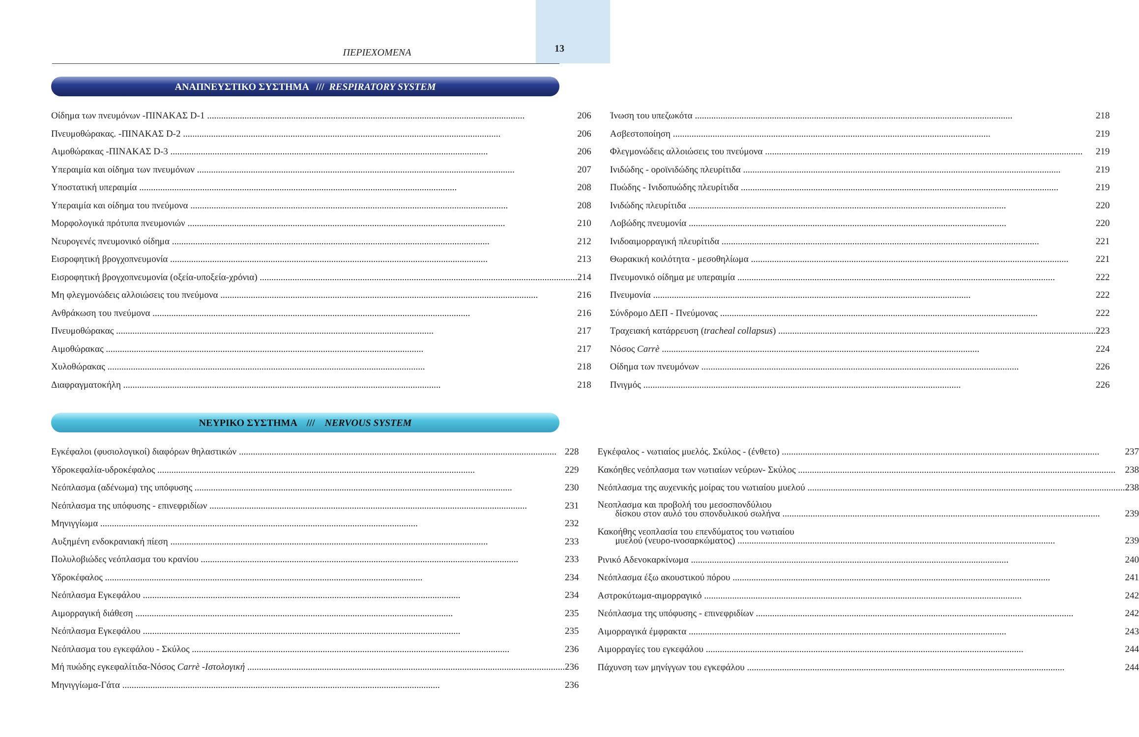ΠΕΡΙΕΧΟΜΕΝΑ 13
ΑΝΑΠΝΕΥΣΤΙΚΟ ΣΥΣΤΗΜΑ /// RESPIRATORY SYSTEM
Οίδημα των πνευμόνων -ΠΙΝΑΚΑΣ D-1 206
Πνευμοθώρακας. -ΠΙΝΑΚΑΣ D-2 206
Αιμοθώρακας -ΠΙΝΑΚΑΣ D-3 206
Υπεραιμία και οίδημα των πνευμόνων 207
Υποστατική υπεραιμία 208
Υπεραιμία και οίδημα του πνεύμονα 208
Μορφολογικά πρότυπα πνευμονιών 210
Νευρογενές πνευμονικό οίδημα 212
Εισροφητική βρογχοπνευμονία 213
Εισροφητική βρογχοπνευμονία (οξεία-υποξεία-χρόνια) 214
Μη φλεγμονώδεις αλλοιώσεις του πνεύμονα 216
Ανθράκωση του πνεύμονα 216
Πνευμοθώρακας 217
Αιμοθώρακας 217
Χυλοθώρακας 218
Διαφραγματοκήλη 218
Ίνωση του υπεζωκότα 218
Ασβεστοποίηση 219
Φλεγμονώδεις αλλοιώσεις του πνεύμονα 219
Ινιδώδης - οροϊνιδώδης πλευρίτιδα 219
Πυώδης - Ινιδοπυώδης πλευρίτιδα 219
Ινιδώδης πλευρίτιδα 220
Λοβώδης πνευμονία 220
Ινιδοαιμορραγική πλευρίτιδα 221
Θωρακική κοιλότητα - μεσοθηλίωμα 221
Πνευμονικό οίδημα με υπεραιμία 222
Πνευμονία 222
Σύνδρομο ΔΕΠ - Πνεύμονας 222
Τραχειακή κατάρρευση (tracheal collapsus) 223
Νόσος Carrè 224
Οίδημα των πνευμόνων 226
Πνιγμός 226
ΝΕΥΡΙΚΟ ΣΥΣΤΗΜΑ /// NERVOUS SYSTEM
Εγκέφαλοι (φυσιολογικοί) διαφόρων θηλαστικών 228
Υδροκεφαλία-υδροκέφαλος 229
Νεόπλασμα (αδένωμα) της υπόφυσης 230
Νεόπλασμα της υπόφυσης - επινεφριδίων 231
Μηνιγγίωμα 232
Αυξημένη ενδοκρανιακή πίεση 233
Πολυλοβιώδες νεόπλασμα του κρανίου 233
Υδροκέφαλος 234
Νεόπλασμα Εγκεφάλου 234
Αιμορραγική διάθεση 235
Νεόπλασμα Εγκεφάλου 235
Νεόπλασμα του εγκεφάλου - Σκύλος 236
Μή πυώδης εγκεφαλίτιδα-Νόσος Carrè -Ιστολογική 236
Μηνιγγίωμα-Γάτα 236
Εγκέφαλος - νωτιαίος μυελός. Σκύλος - (ένθετο) 237
Κακόηθες νεόπλασμα των νωτιαίων νεύρων- Σκύλος 238
Νεόπλασμα της αυχενικής μοίρας του νωτιαίου μυελού 238
Νεοπλασμα και προβολή του μεσοσπονδύλιου
δίσκου στον αυλό του σπονδυλικού σωλήνα 239
Κακοήθης νεοπλασία του επενδύματος του νωτιαίου
μυελού (νευρο-ινοσαρκώματος) 239
Ρινικό Αδενοκαρκίνωμα 240
Νεόπλασμα έξω ακουστικού πόρου 241
Αστροκύτωμα-αιμορραγικό 242
Νεόπλασμα της υπόφυσης - επινεφριδίων 242
Αιμορραγικά έμφρακτα 243
Αιμορραγίες του εγκεφάλου 244
Πάχυνση των μηνίγγων του εγκεφάλου 244